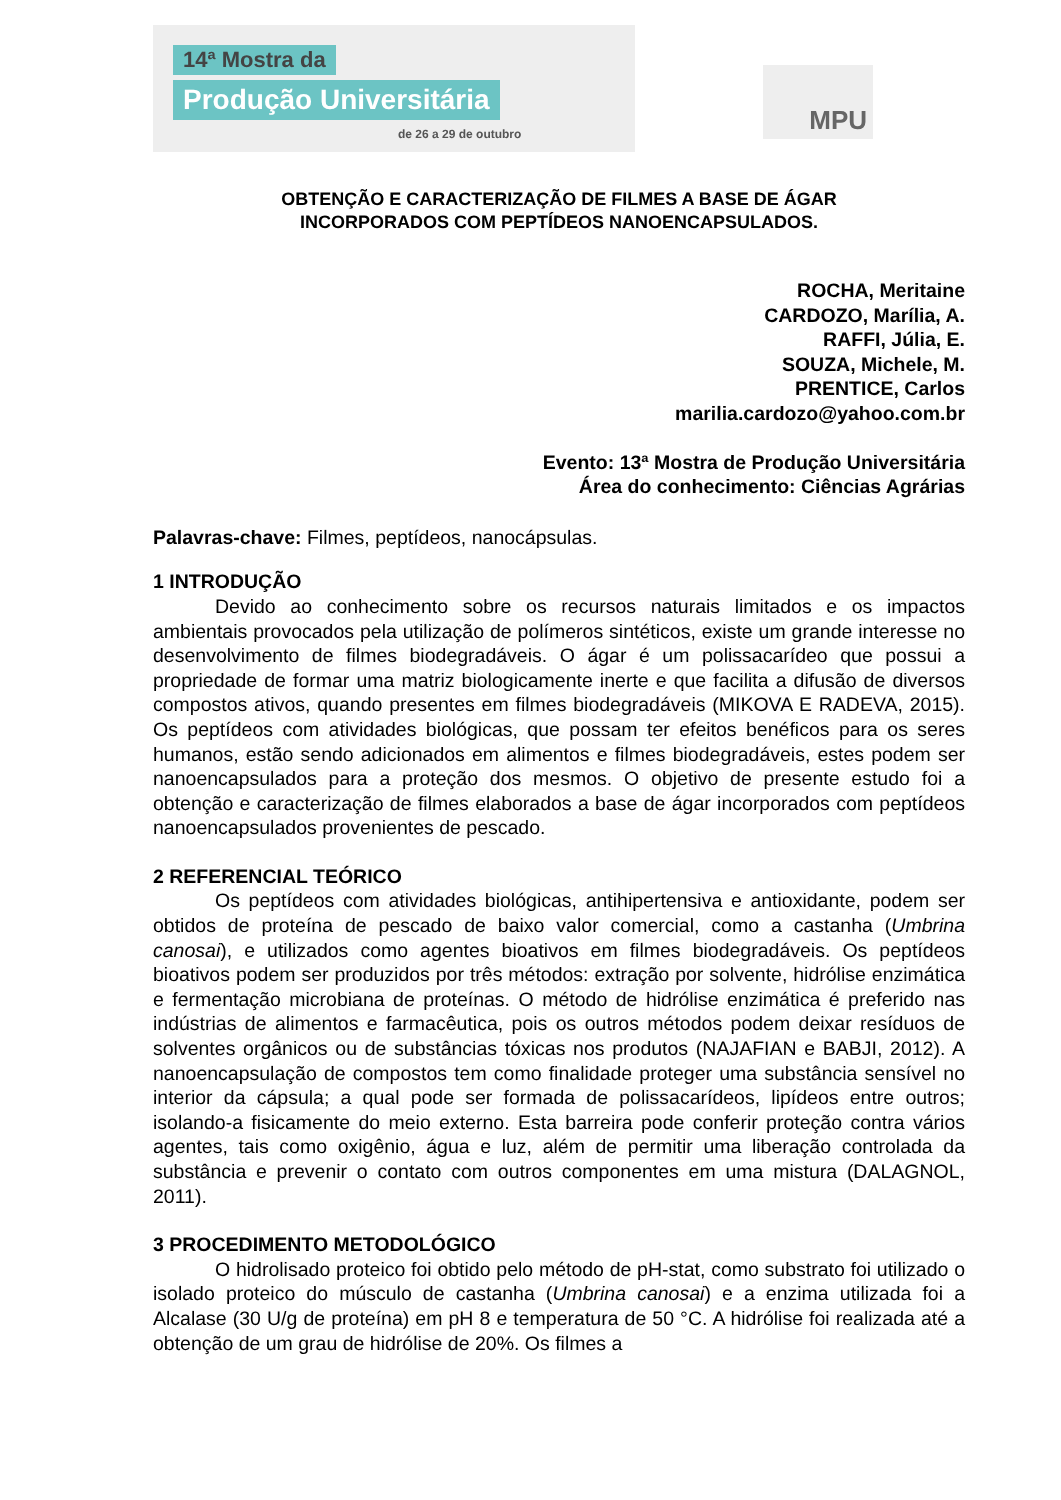14ª Mostra da
Produção Universitária
de 26 a 29 de outubro
MPU
OBTENÇÃO E CARACTERIZAÇÃO DE FILMES A BASE DE ÁGAR
INCORPORADOS COM PEPTÍDEOS NANOENCAPSULADOS.
ROCHA, Meritaine
CARDOZO, Marília, A.
RAFFI, Júlia, E.
SOUZA, Michele, M.
PRENTICE, Carlos
marilia.cardozo@yahoo.com.br
Evento: 13ª Mostra de Produção Universitária
Área do conhecimento: Ciências Agrárias
Palavras-chave: Filmes, peptídeos, nanocápsulas.
1 INTRODUÇÃO
Devido ao conhecimento sobre os recursos naturais limitados e os impactos ambientais provocados pela utilização de polímeros sintéticos, existe um grande interesse no desenvolvimento de filmes biodegradáveis. O ágar é um polissacarídeo que possui a propriedade de formar uma matriz biologicamente inerte e que facilita a difusão de diversos compostos ativos, quando presentes em filmes biodegradáveis (MIKOVA E RADEVA, 2015). Os peptídeos com atividades biológicas, que possam ter efeitos benéficos para os seres humanos, estão sendo adicionados em alimentos e filmes biodegradáveis, estes podem ser nanoencapsulados para a proteção dos mesmos. O objetivo de presente estudo foi a obtenção e caracterização de filmes elaborados a base de ágar incorporados com peptídeos nanoencapsulados provenientes de pescado.
2 REFERENCIAL TEÓRICO
Os peptídeos com atividades biológicas, antihipertensiva e antioxidante, podem ser obtidos de proteína de pescado de baixo valor comercial, como a castanha (Umbrina canosai), e utilizados como agentes bioativos em filmes biodegradáveis. Os peptídeos bioativos podem ser produzidos por três métodos: extração por solvente, hidrólise enzimática e fermentação microbiana de proteínas. O método de hidrólise enzimática é preferido nas indústrias de alimentos e farmacêutica, pois os outros métodos podem deixar resíduos de solventes orgânicos ou de substâncias tóxicas nos produtos (NAJAFIAN e BABJI, 2012). A nanoencapsulação de compostos tem como finalidade proteger uma substância sensível no interior da cápsula; a qual pode ser formada de polissacarídeos, lipídeos entre outros; isolando-a fisicamente do meio externo. Esta barreira pode conferir proteção contra vários agentes, tais como oxigênio, água e luz, além de permitir uma liberação controlada da substância e prevenir o contato com outros componentes em uma mistura (DALAGNOL, 2011).
3 PROCEDIMENTO METODOLÓGICO
O hidrolisado proteico foi obtido pelo método de pH-stat, como substrato foi utilizado o isolado proteico do músculo de castanha (Umbrina canosai) e a enzima utilizada foi a Alcalase (30 U/g de proteína) em pH 8 e temperatura de 50 °C. A hidrólise foi realizada até a obtenção de um grau de hidrólise de 20%. Os filmes a